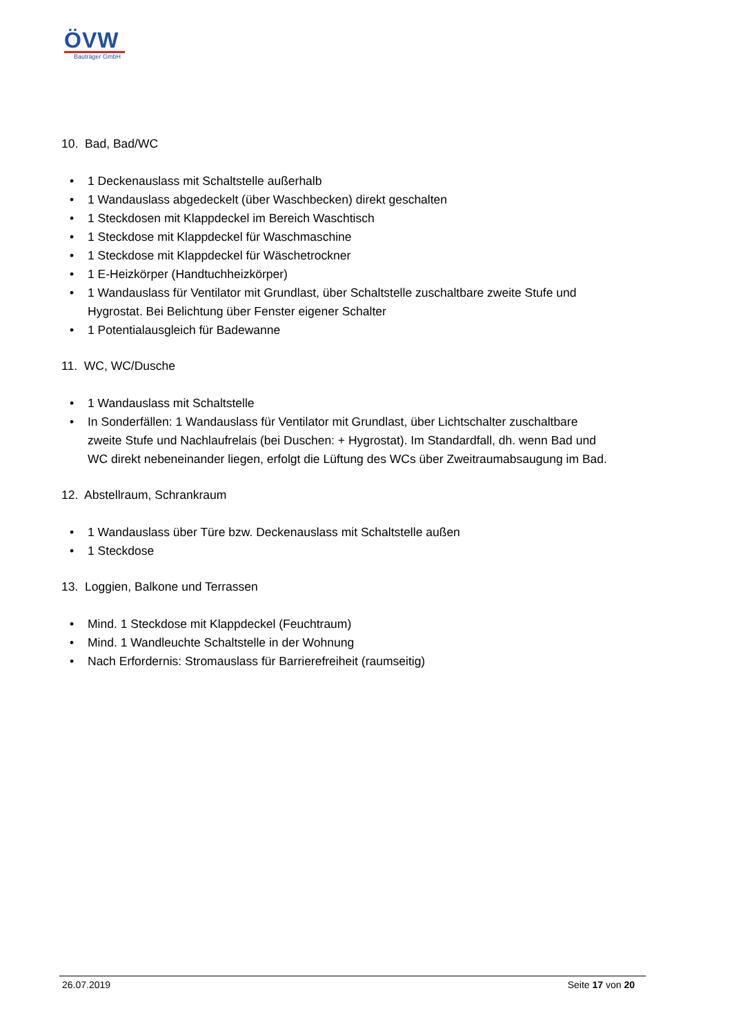ÖVW
Bauträger GmbH
10. Bad, Bad/WC
• 1 Deckenauslass mit Schaltstelle außerhalb
• 1 Wandauslass abgedeckelt (über Waschbecken) direkt geschalten
• 1 Steckdosen mit Klappdeckel im Bereich Waschtisch
• 1 Steckdose mit Klappdeckel für Waschmaschine
• 1 Steckdose mit Klappdeckel für Wäschetrockner
• 1 E-Heizkörper (Handtuchheizkörper)
• 1 Wandauslass für Ventilator mit Grundlast, über Schaltstelle zuschaltbare zweite Stufe und Hygrostat. Bei Belichtung über Fenster eigener Schalter
• 1 Potentialausgleich für Badewanne
11. WC, WC/Dusche
• 1 Wandauslass mit Schaltstelle
• In Sonderfällen: 1 Wandauslass für Ventilator mit Grundlast, über Lichtschalter zuschaltbare zweite Stufe und Nachlaufrelais (bei Duschen: + Hygrostat). Im Standardfall, dh. wenn Bad und WC direkt nebeneinander liegen, erfolgt die Lüftung des WCs über Zweitraumabsaugung im Bad.
12. Abstellraum, Schrankraum
• 1 Wandauslass über Türe bzw. Deckenauslass mit Schaltstelle außen
• 1 Steckdose
13. Loggien, Balkone und Terrassen
• Mind. 1 Steckdose mit Klappdeckel (Feuchtraum)
• Mind. 1 Wandleuchte Schaltstelle in der Wohnung
• Nach Erfordernis: Stromauslass für Barrierefreiheit (raumseitig)
26.07.2019 Seite 17 von 20